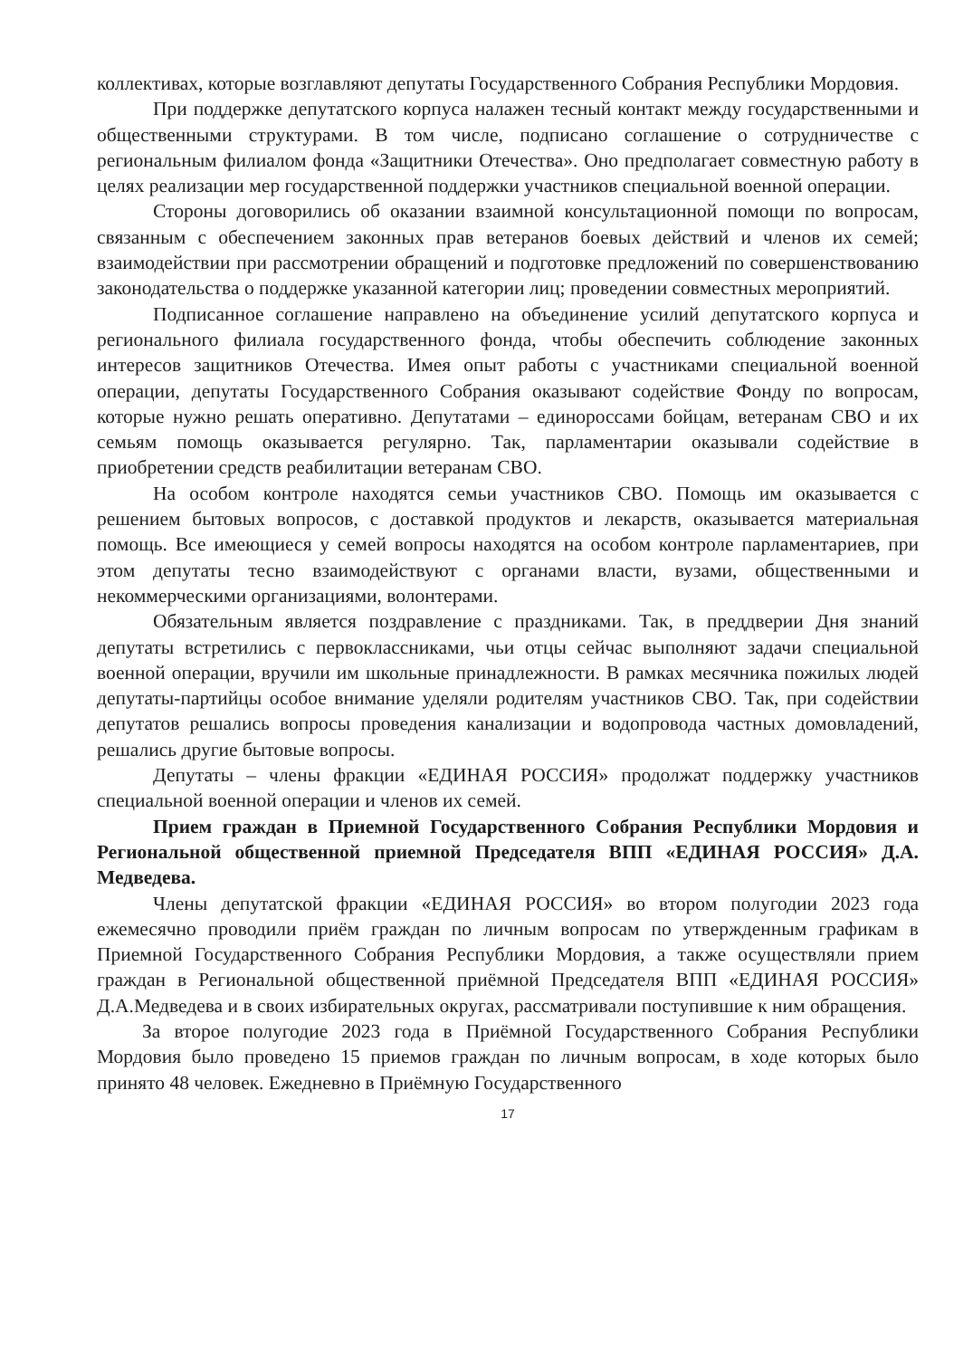коллективах, которые возглавляют депутаты Государственного Собрания Республики Мордовия.
При поддержке депутатского корпуса налажен тесный контакт между государственными и общественными структурами. В том числе, подписано соглашение о сотрудничестве с региональным филиалом фонда «Защитники Отечества». Оно предполагает совместную работу в целях реализации мер государственной поддержки участников специальной военной операции.
Стороны договорились об оказании взаимной консультационной помощи по вопросам, связанным с обеспечением законных прав ветеранов боевых действий и членов их семей; взаимодействии при рассмотрении обращений и подготовке предложений по совершенствованию законодательства о поддержке указанной категории лиц; проведении совместных мероприятий.
Подписанное соглашение направлено на объединение усилий депутатского корпуса и регионального филиала государственного фонда, чтобы обеспечить соблюдение законных интересов защитников Отечества. Имея опыт работы с участниками специальной военной операции, депутаты Государственного Собрания оказывают содействие Фонду по вопросам, которые нужно решать оперативно. Депутатами – единороссами бойцам, ветеранам СВО и их семьям помощь оказывается регулярно. Так, парламентарии оказывали содействие в приобретении средств реабилитации ветеранам СВО.
На особом контроле находятся семьи участников СВО. Помощь им оказывается с решением бытовых вопросов, с доставкой продуктов и лекарств, оказывается материальная помощь. Все имеющиеся у семей вопросы находятся на особом контроле парламентариев, при этом депутаты тесно взаимодействуют с органами власти, вузами, общественными и некоммерческими организациями, волонтерами.
Обязательным является поздравление с праздниками. Так, в преддверии Дня знаний депутаты встретились с первоклассниками, чьи отцы сейчас выполняют задачи специальной военной операции, вручили им школьные принадлежности. В рамках месячника пожилых людей депутаты-партийцы особое внимание уделяли родителям участников СВО. Так, при содействии депутатов решались вопросы проведения канализации и водопровода частных домовладений, решались другие бытовые вопросы.
Депутаты – члены фракции «ЕДИНАЯ РОССИЯ» продолжат поддержку участников специальной военной операции и членов их семей.
Прием граждан в Приемной Государственного Собрания Республики Мордовия и Региональной общественной приемной Председателя ВПП «ЕДИНАЯ РОССИЯ» Д.А. Медведева.
Члены депутатской фракции «ЕДИНАЯ РОССИЯ» во втором полугодии 2023 года ежемесячно проводили приём граждан по личным вопросам по утвержденным графикам в Приемной Государственного Собрания Республики Мордовия, а также осуществляли прием граждан в Региональной общественной приёмной Председателя ВПП «ЕДИНАЯ РОССИЯ» Д.А.Медведева и в своих избирательных округах, рассматривали поступившие к ним обращения.
За второе полугодие 2023 года в Приёмной Государственного Собрания Республики Мордовия было проведено 15 приемов граждан по личным вопросам, в ходе которых было принято 48 человек. Ежедневно в Приёмную Государственного
17